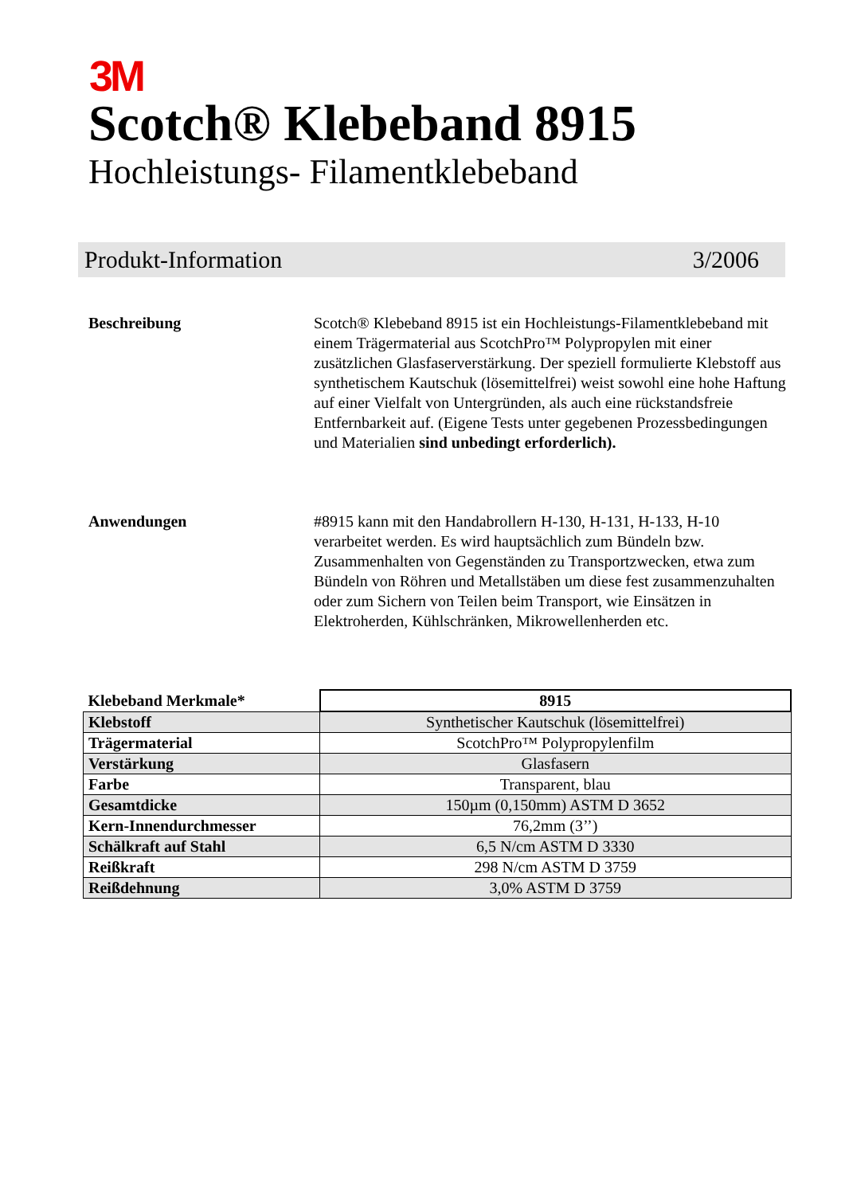3M
Scotch® Klebeband 8915
Hochleistungs- Filamentklebeband
Produkt-Information 3/2006
Beschreibung Scotch® Klebeband 8915 ist ein Hochleistungs-Filamentklebeband mit einem Trägermaterial aus ScotchPro™ Polypropylen mit einer zusätzlichen Glasfaserverstärkung. Der speziell formulierte Klebstoff aus synthetischem Kautschuk (lösemittelfrei) weist sowohl eine hohe Haftung auf einer Vielfalt von Untergründen, als auch eine rückstandsfreie Entfernbarkeit auf. (Eigene Tests unter gegebenen Prozessbedingungen und Materialien sind unbedingt erforderlich).
Anwendungen #8915 kann mit den Handabrollern H-130, H-131, H-133, H-10 verarbeitet werden. Es wird hauptsächlich zum Bündeln bzw. Zusammenhalten von Gegenständen zu Transportzwecken, etwa zum Bündeln von Röhren und Metallstäben um diese fest zusammenzuhalten oder zum Sichern von Teilen beim Transport, wie Einsätzen in Elektroherden, Kühlschränken, Mikrowellenherden etc.
| Klebeband Merkmale* | 8915 |
| Klebstoff | Synthetischer Kautschuk (lösemittelfrei) |
| Trägermaterial | ScotchPro™ Polypropylenfilm |
| Verstärkung | Glasfasern |
| Farbe | Transparent, blau |
| Gesamtdicke | 150µm (0,150mm) ASTM D 3652 |
| Kern-Innendurchmesser | 76,2mm (3’’) |
| Schälkraft auf Stahl | 6,5 N/cm ASTM D 3330 |
| Reißkraft | 298 N/cm ASTM D 3759 |
| Reißdehnung | 3,0% ASTM D 3759 |